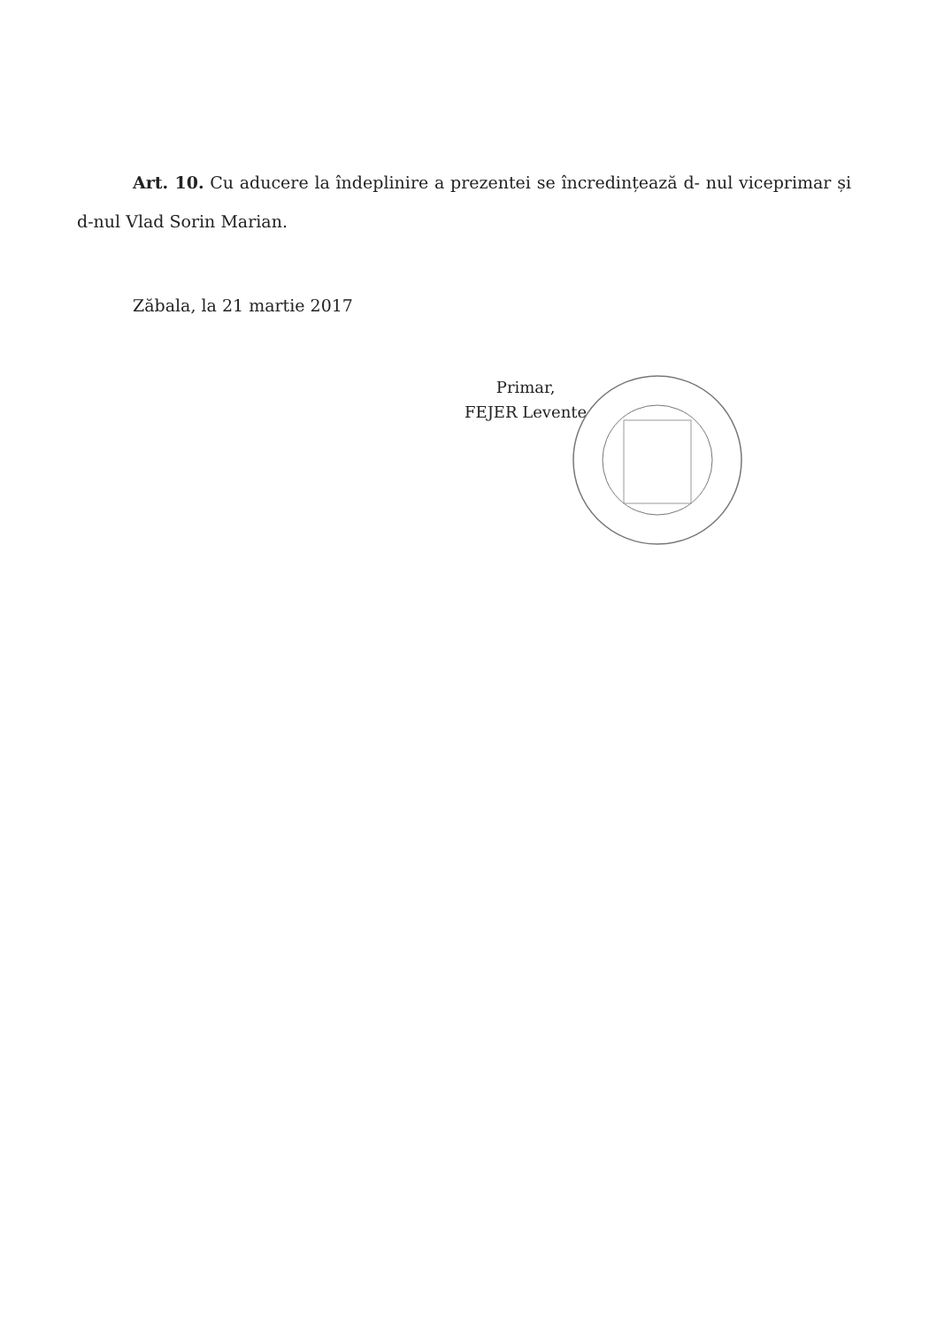Art. 10. Cu aducere la îndeplinire a prezentei se încredințează d- nul viceprimar și d-nul Vlad Sorin Marian.
Zăbala, la 21 martie 2017
Primar,
FEJER Levente